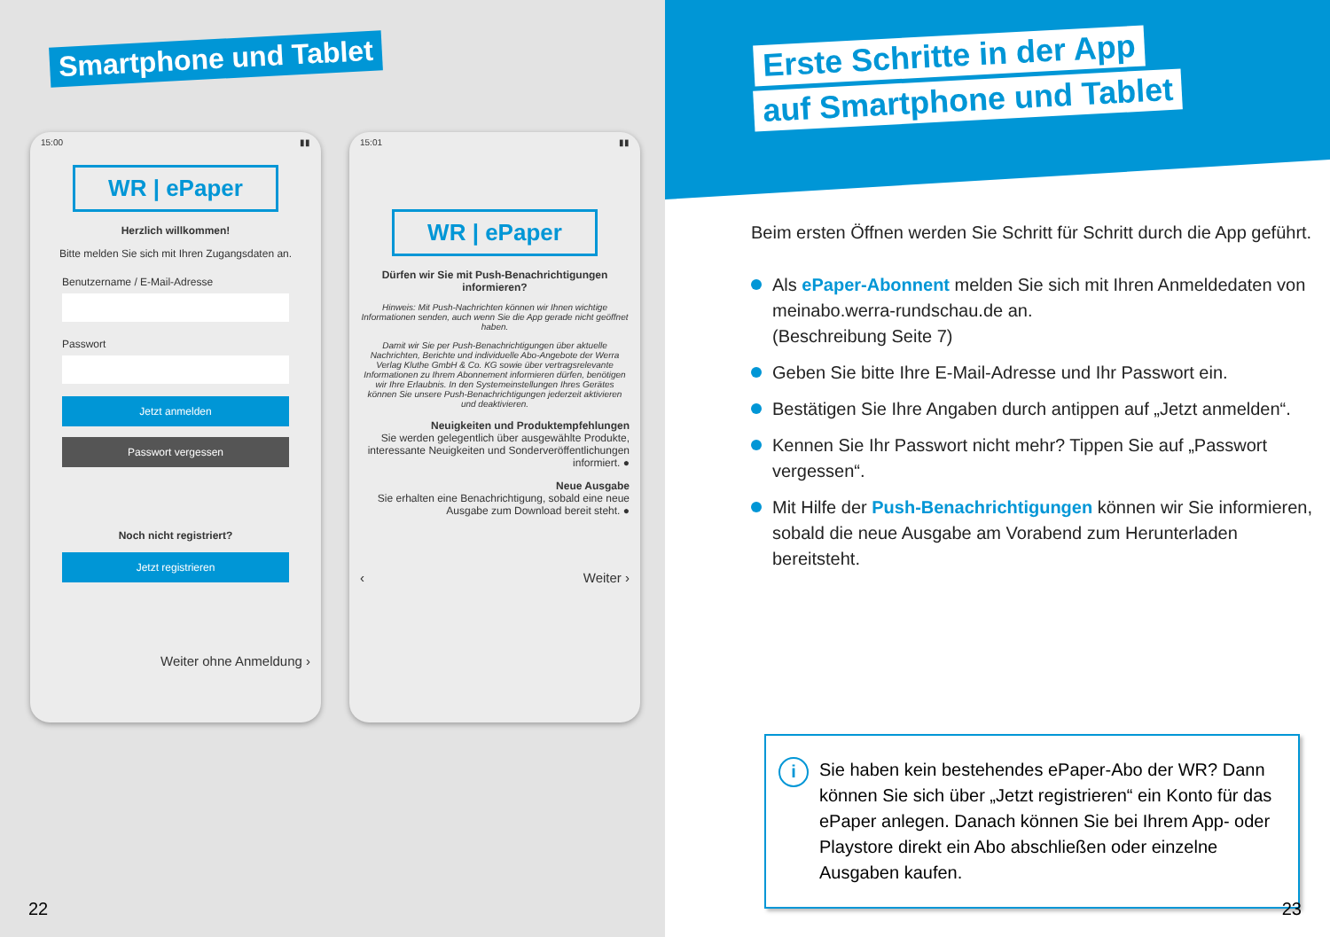Smartphone und Tablet
15:00 ▮▮
WR | ePaper
Herzlich willkommen!
Bitte melden Sie sich mit Ihren Zugangsdaten an.
Benutzername / E-Mail-Adresse
Passwort
Jetzt anmelden
Passwort vergessen
Noch nicht registriert?
Jetzt registrieren
Weiter ohne Anmeldung ›
15:01 ▮▮
WR | ePaper
Dürfen wir Sie mit Push-Benachrichtigungen informieren?
Hinweis: Mit Push-Nachrichten können wir Ihnen wichtige Informationen senden, auch wenn Sie die App gerade nicht geöffnet haben.
Damit wir Sie per Push-Benachrichtigungen über aktuelle Nachrichten, Berichte und individuelle Abo-Angebote der Werra Verlag Kluthe GmbH & Co. KG sowie über vertragsrelevante Informationen zu Ihrem Abonnement informieren dürfen, benötigen wir Ihre Erlaubnis. In den Systemeinstellungen Ihres Gerätes können Sie unsere Push-Benachrichtigungen jederzeit aktivieren und deaktivieren.
Neuigkeiten und Produktempfehlungen
Sie werden gelegentlich über ausgewählte Produkte, interessante Neuigkeiten und Sonderveröffentlichungen informiert. ●
Neue Ausgabe
Sie erhalten eine Benachrichtigung, sobald eine neue Ausgabe zum Download bereit steht. ●
‹ Weiter ›
22
Erste Schritte in der App
auf Smartphone und Tablet
Beim ersten Öffnen werden Sie Schritt für Schritt durch die App geführt.
Als ePaper-Abonnent melden Sie sich mit Ihren Anmeldedaten von meinabo.werra-rundschau.de an.
(Beschreibung Seite 7)
Geben Sie bitte Ihre E-Mail-Adresse und Ihr Passwort ein.
Bestätigen Sie Ihre Angaben durch antippen auf „Jetzt anmelden“.
Kennen Sie Ihr Passwort nicht mehr? Tippen Sie auf „Passwort vergessen“.
Mit Hilfe der Push-Benachrichtigungen können wir Sie informieren, sobald die neue Ausgabe am Vorabend zum Herunterladen bereitsteht.
i
Sie haben kein bestehendes ePaper-Abo der WR? Dann können Sie sich über „Jetzt registrieren“ ein Konto für das ePaper anlegen. Danach können Sie bei Ihrem App- oder Playstore direkt ein Abo abschließen oder einzelne Ausgaben kaufen.
23